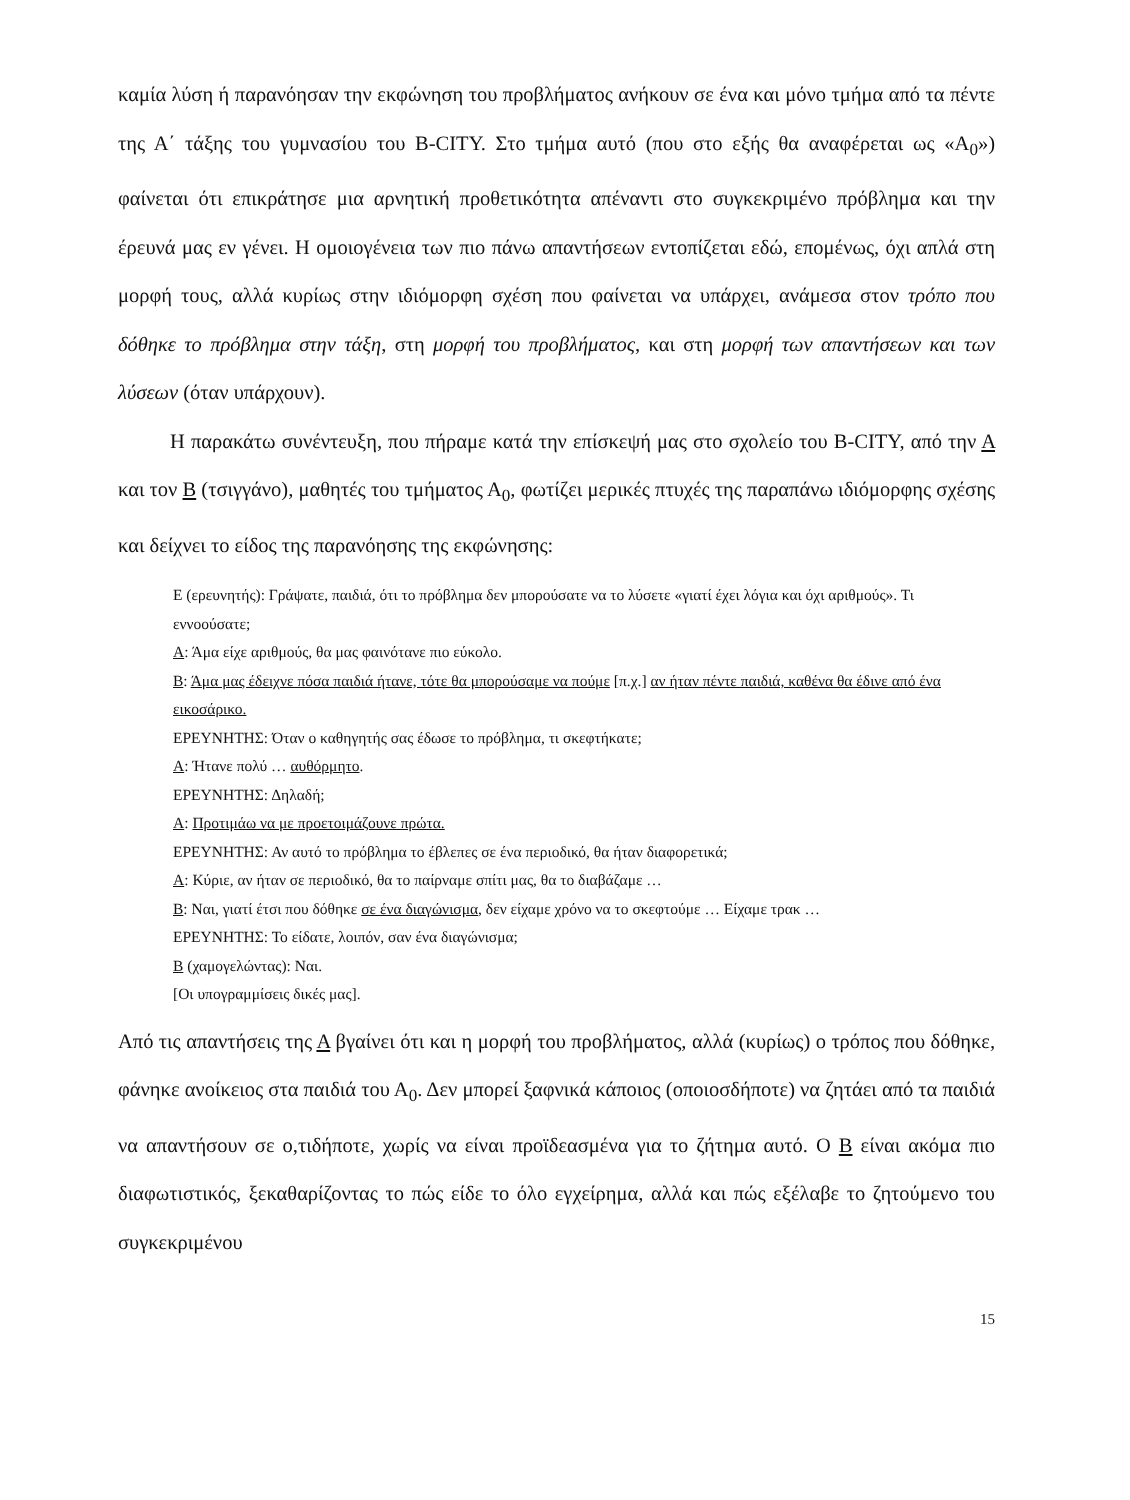καμία λύση ή παρανόησαν την εκφώνηση του προβλήματος ανήκουν σε ένα και μόνο τμήμα από τα πέντε της Α΄ τάξης του γυμνασίου του B-CITY. Στο τμήμα αυτό (που στο εξής θα αναφέρεται ως «Α<sub>0</sub>») φαίνεται ότι επικράτησε μια αρνητική προθετικότητα απέναντι στο συγκεκριμένο πρόβλημα και την έρευνά μας εν γένει. Η ομοιογένεια των πιο πάνω απαντήσεων εντοπίζεται εδώ, επομένως, όχι απλά στη μορφή τους, αλλά κυρίως στην ιδιόμορφη σχέση που φαίνεται να υπάρχει, ανάμεσα στον τρόπο που δόθηκε το πρόβλημα στην τάξη, στη μορφή του προβλήματος, και στη μορφή των απαντήσεων και των λύσεων (όταν υπάρχουν).
Η παρακάτω συνέντευξη, που πήραμε κατά την επίσκεψή μας στο σχολείο του B-CITY, από την Α και τον Β (τσιγγάνο), μαθητές του τμήματος Α<sub>0</sub>, φωτίζει μερικές πτυχές της παραπάνω ιδιόμορφης σχέσης και δείχνει το είδος της παρανόησης της εκφώνησης:
Ε (ερευνητής): Γράψατε, παιδιά, ότι το πρόβλημα δεν μπορούσατε να το λύσετε «γιατί έχει λόγια και όχι αριθμούς». Τι εννοούσατε;
Α: Άμα είχε αριθμούς, θα μας φαινότανε πιο εύκολο.
Β: Άμα μας έδειχνε πόσα παιδιά ήτανε, τότε θα μπορούσαμε να πούμε [π.χ.] αν ήταν πέντε παιδιά, καθένα θα έδινε από ένα εικοσάρικο.
ΕΡΕΥΝΗΤΗΣ: Όταν ο καθηγητής σας έδωσε το πρόβλημα, τι σκεφτήκατε;
Α: Ήτανε πολύ … αυθόρμητο.
ΕΡΕΥΝΗΤΗΣ: Δηλαδή;
Α: Προτιμάω να με προετοιμάζουνε πρώτα.
ΕΡΕΥΝΗΤΗΣ: Αν αυτό το πρόβλημα το έβλεπες σε ένα περιοδικό, θα ήταν διαφορετικά;
Α: Κύριε, αν ήταν σε περιοδικό, θα το παίρναμε σπίτι μας, θα το διαβάζαμε …
Β: Ναι, γιατί έτσι που δόθηκε σε ένα διαγώνισμα, δεν είχαμε χρόνο να το σκεφτούμε … Είχαμε τρακ …
ΕΡΕΥΝΗΤΗΣ: Το είδατε, λοιπόν, σαν ένα διαγώνισμα;
Β (χαμογελώντας): Ναι.
[Οι υπογραμμίσεις δικές μας].
Από τις απαντήσεις της Α βγαίνει ότι και η μορφή του προβλήματος, αλλά (κυρίως) ο τρόπος που δόθηκε, φάνηκε ανοίκειος στα παιδιά του Α<sub>0</sub>. Δεν μπορεί ξαφνικά κάποιος (οποιοσδήποτε) να ζητάει από τα παιδιά να απαντήσουν σε ο,τιδήποτε, χωρίς να είναι προϊδεασμένα για το ζήτημα αυτό. Ο Β είναι ακόμα πιο διαφωτιστικός, ξεκαθαρίζοντας το πώς είδε το όλο εγχείρημα, αλλά και πώς εξέλαβε το ζητούμενο του συγκεκριμένου
15